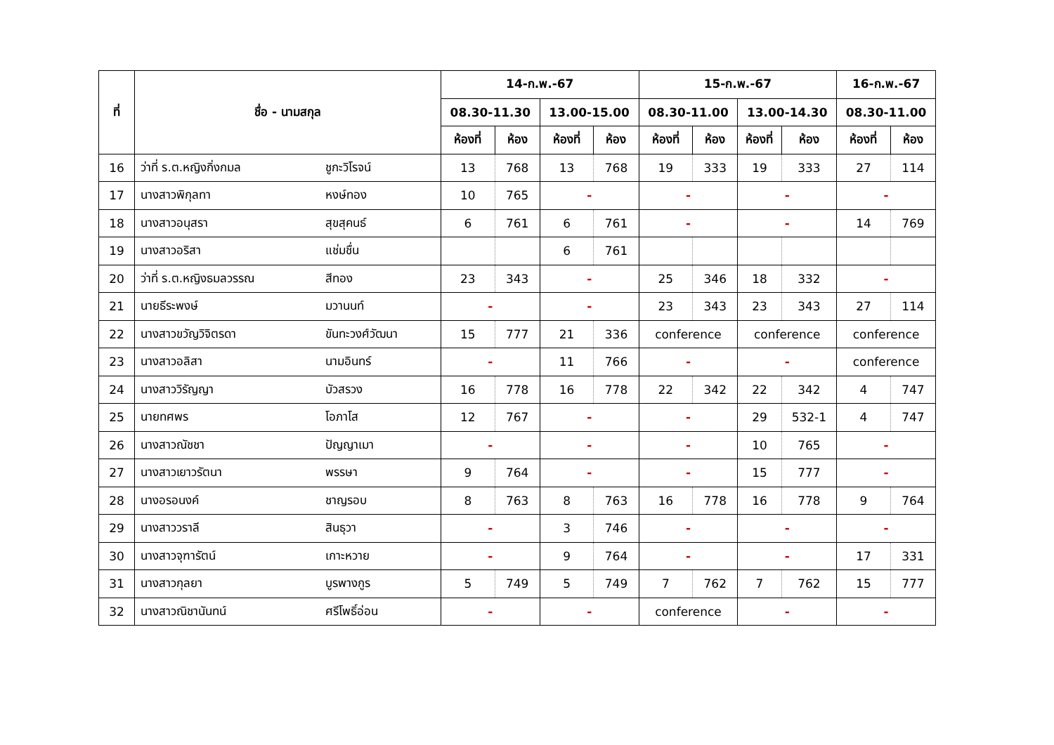| ที่ | ชื่อ - นามสกุล | | 14-ก.พ.-67 | | | | 15-ก.พ.-67 | | | | 16-ก.พ.-67 | |
| --- | --- | --- | --- | --- | --- | --- | --- | --- | --- | --- | --- | --- |
| | | | 08.30-11.30 | | 13.00-15.00 | | 08.30-11.00 | | 13.00-14.30 | | 08.30-11.00 | |
| | | | ห้องที่ | ห้อง | ห้องที่ | ห้อง | ห้องที่ | ห้อง | ห้องที่ | ห้อง | ห้องที่ | ห้อง |
| 16 | ว่าที่ ร.ต.หญิงกิ่งกมล | ชูกะวิโรจน์ | 13 | 768 | 13 | 768 | 19 | 333 | 19 | 333 | 27 | 114 |
| 17 | นางสาวพิกุลทา | หงษ์ทอง | 10 | 765 | - | | - | | - | | - | |
| 18 | นางสาวอนุสรา | สุขสุคนธ์ | 6 | 761 | 6 | 761 | - | | - | | 14 | 769 |
| 19 | นางสาวอริสา | แช่มชื่น | | | 6 | 761 | | | | | | |
| 20 | ว่าที่ ร.ต.หญิงธมลวรรณ | สีทอง | 23 | 343 | - | | 25 | 346 | 18 | 332 | - | |
| 21 | นายธีระพงษ์ | มวานนท์ | - | | - | | 23 | 343 | 23 | 343 | 27 | 114 |
| 22 | นางสาวขวัญวิจิตรดา | ขันทะวงศ์วัฒนา | 15 | 777 | 21 | 336 | conference | | conference | | conference | |
| 23 | นางสาวอลิสา | นามอินทร์ | - | | 11 | 766 | - | | - | | conference | |
| 24 | นางสาววิรัญญา | บัวสรวง | 16 | 778 | 16 | 778 | 22 | 342 | 22 | 342 | 4 | 747 |
| 25 | นายทศพร | โอภาโส | 12 | 767 | - | | - | | 29 | 532-1 | 4 | 747 |
| 26 | นางสาวณัชชา | ปัญญาเมา | - | | - | | - | | 10 | 765 | - | |
| 27 | นางสาวเยาวรัตนา | พรรษา | 9 | 764 | - | | - | | 15 | 777 | - | |
| 28 | นางอรอนงค์ | ชาญรอบ | 8 | 763 | 8 | 763 | 16 | 778 | 16 | 778 | 9 | 764 |
| 29 | นางสาววราลี | สินธุวา | - | | 3 | 746 | - | | - | | - | |
| 30 | นางสาวจุฑารัตน์ | เกาะหวาย | - | | 9 | 764 | - | | - | | 17 | 331 |
| 31 | นางสาวกุลยา | บูรพางกูร | 5 | 749 | 5 | 749 | 7 | 762 | 7 | 762 | 15 | 777 |
| 32 | นางสาวณิชานันทน์ | ศรีโพธิ์อ่อน | - | | - | | conference | | - | | - | |